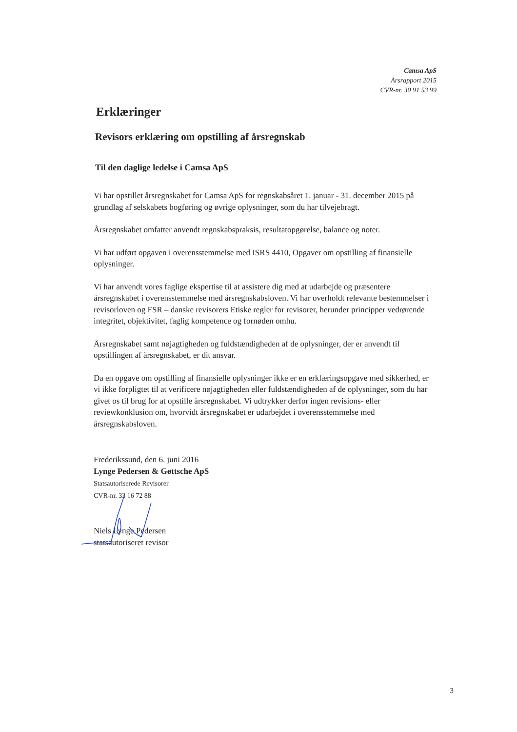Camsa ApS
Årsrapport 2015
CVR-nr. 30 91 53 99
Erklæringer
Revisors erklæring om opstilling af årsregnskab
Til den daglige ledelse i Camsa ApS
Vi har opstillet årsregnskabet for Camsa ApS for regnskabsåret 1. januar - 31. december 2015 på grundlag af selskabets bogføring og øvrige oplysninger, som du har tilvejebragt.
Årsregnskabet omfatter anvendt regnskabspraksis, resultatopgørelse, balance og noter.
Vi har udført opgaven i overensstemmelse med ISRS 4410, Opgaver om opstilling af finansielle oplysninger.
Vi har anvendt vores faglige ekspertise til at assistere dig med at udarbejde og præsentere årsregnskabet i overensstemmelse med årsregnskabsloven. Vi har overholdt relevante bestemmelser i revisorloven og FSR – danske revisorers Etiske regler for revisorer, herunder principper vedrørende integritet, objektivitet, faglig kompetence og fornøden omhu.
Årsregnskabet samt nøjagtigheden og fuldstændigheden af de oplysninger, der er anvendt til opstillingen af årsregnskabet, er dit ansvar.
Da en opgave om opstilling af finansielle oplysninger ikke er en erklæringsopgave med sikkerhed, er vi ikke forpligtet til at verificere nøjagtigheden eller fuldstændigheden af de oplysninger, som du har givet os til brug for at opstille årsregnskabet. Vi udtrykker derfor ingen revisions- eller reviewkonklusion om, hvorvidt årsregnskabet er udarbejdet i overensstemmelse med årsregnskabsloven.
Frederikssund, den 6. juni 2016
Lynge Pedersen & Gøttsche ApS
Statsautoriserede Revisorer
CVR-nr. 33 16 72 88
Niels Lynge Pedersen
statsautoriseret revisor
3